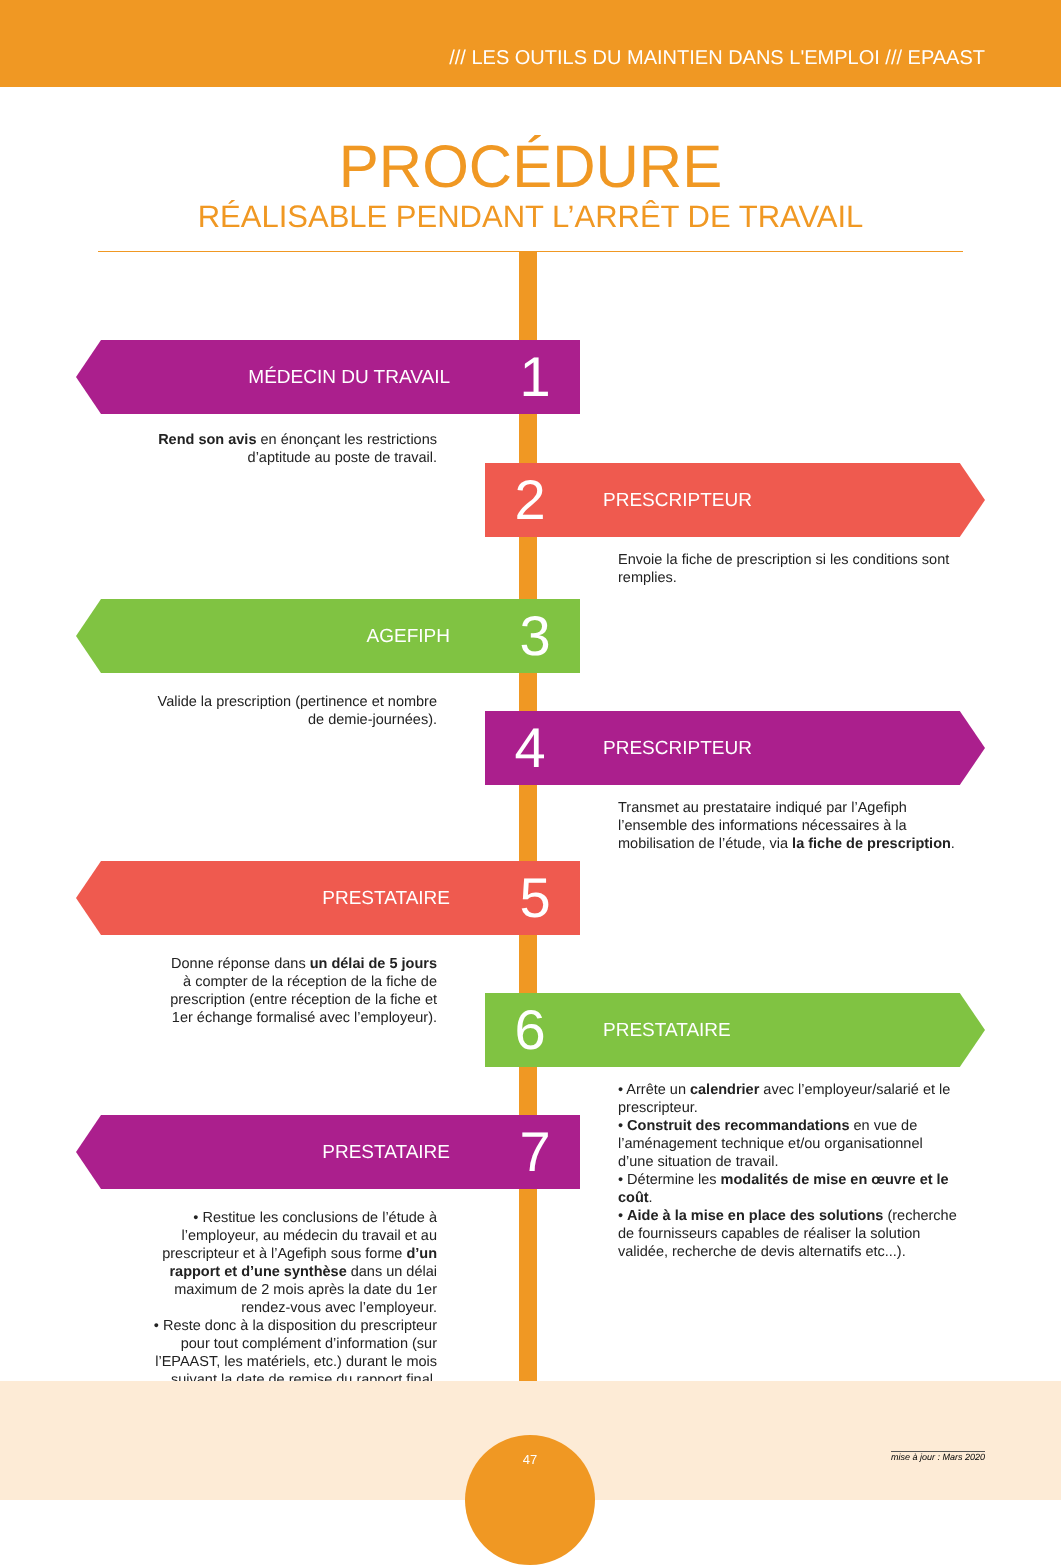/// LES OUTILS DU MAINTIEN DANS L'EMPLOI /// EPAAST
PROCÉDURE
RÉALISABLE PENDANT L’ARRÊT DE TRAVAIL
MÉDECIN DU TRAVAIL 1
Rend son avis en énonçant les restrictions d’aptitude au poste de travail.
2 PRESCRIPTEUR
Envoie la fiche de prescription si les conditions sont remplies.
AGEFIPH 3
Valide la prescription (pertinence et nombre de demie-journées).
4 PRESCRIPTEUR
Transmet au prestataire indiqué par l’Agefiph l’ensemble des informations nécessaires à la mobilisation de l’étude, via la fiche de prescription.
PRESTATAIRE 5
Donne réponse dans un délai de 5 jours à compter de la réception de la fiche de prescription (entre réception de la fiche et 1er échange formalisé avec l’employeur).
6 PRESTATAIRE
• Arrête un calendrier avec l’employeur/salarié et le prescripteur.
• Construit des recommandations en vue de l’aménagement technique et/ou organisationnel d’une situation de travail.
• Détermine les modalités de mise en œuvre et le coût.
• Aide à la mise en place des solutions (recherche de fournisseurs capables de réaliser la solution validée, recherche de devis alternatifs etc...).
PRESTATAIRE 7
• Restitue les conclusions de l’étude à l’employeur, au médecin du travail et au prescripteur et à l’Agefiph sous forme d’un rapport et d’une synthèse dans un délai maximum de 2 mois après la date du 1er rendez-vous avec l’employeur.
• Reste donc à la disposition du prescripteur pour tout complément d’information (sur l’EPAAST, les matériels, etc.) durant le mois suivant la date de remise du rapport final.
47
mise à jour : Mars 2020